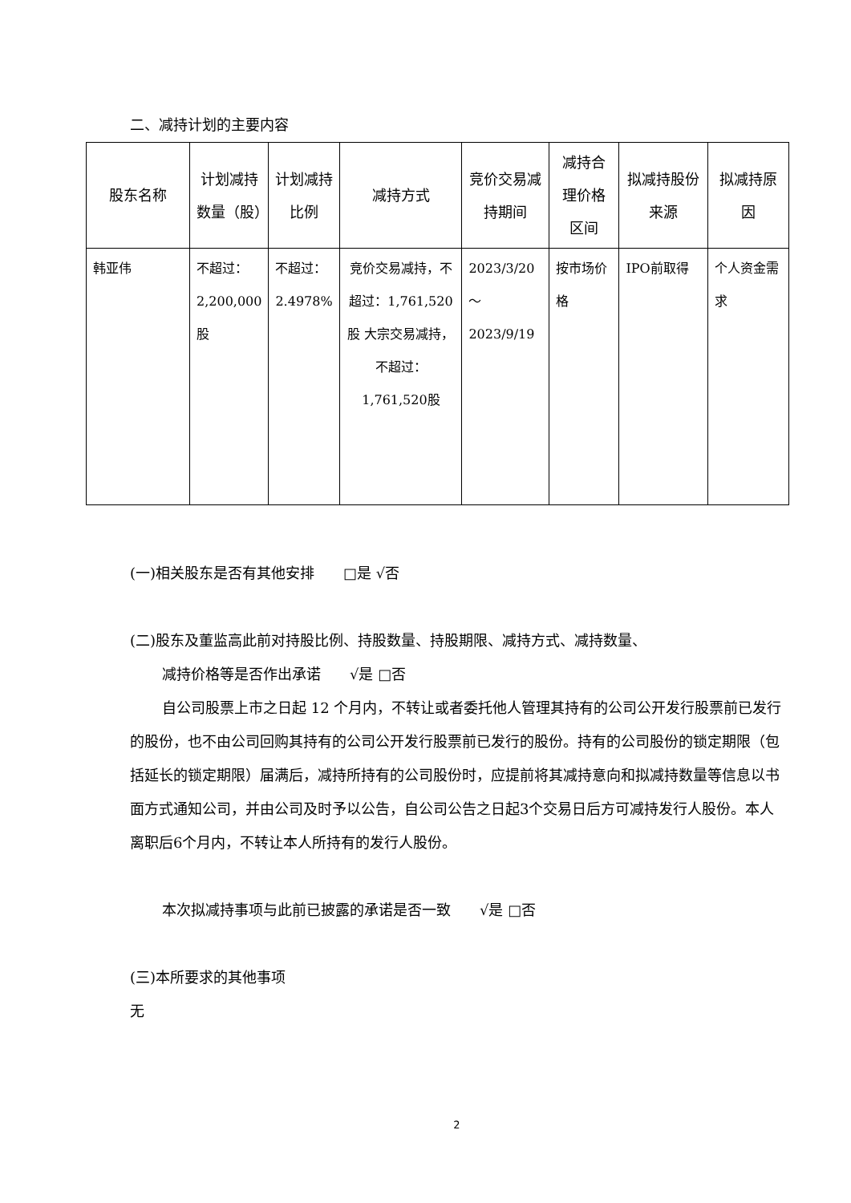二、减持计划的主要内容
| 股东名称 | 计划减持数量（股） | 计划减持比例 | 减持方式 | 竞价交易减持期间 | 减持合理价格区间 | 拟减持股份来源 | 拟减持原因 |
| --- | --- | --- | --- | --- | --- | --- | --- |
| 韩亚伟 | 不超过：2,200,000股 | 不超过：2.4978% | 竞价交易减持，不超过：1,761,520股 大宗交易减持，不超过：1,761,520股 | 2023/3/20 ～ 2023/9/19 | 按市场价格 | IPO前取得 | 个人资金需求 |
(一)相关股东是否有其他安排　　□是 √否
(二)股东及董监高此前对持股比例、持股数量、持股期限、减持方式、减持数量、
减持价格等是否作出承诺　　√是 □否
自公司股票上市之日起 12 个月内，不转让或者委托他人管理其持有的公司公开发行股票前已发行的股份，也不由公司回购其持有的公司公开发行股票前已发行的股份。持有的公司股份的锁定期限（包括延长的锁定期限）届满后，减持所持有的公司股份时，应提前将其减持意向和拟减持数量等信息以书面方式通知公司，并由公司及时予以公告，自公司公告之日起3个交易日后方可减持发行人股份。本人离职后6个月内，不转让本人所持有的发行人股份。
本次拟减持事项与此前已披露的承诺是否一致　　√是 □否
(三)本所要求的其他事项
无
2